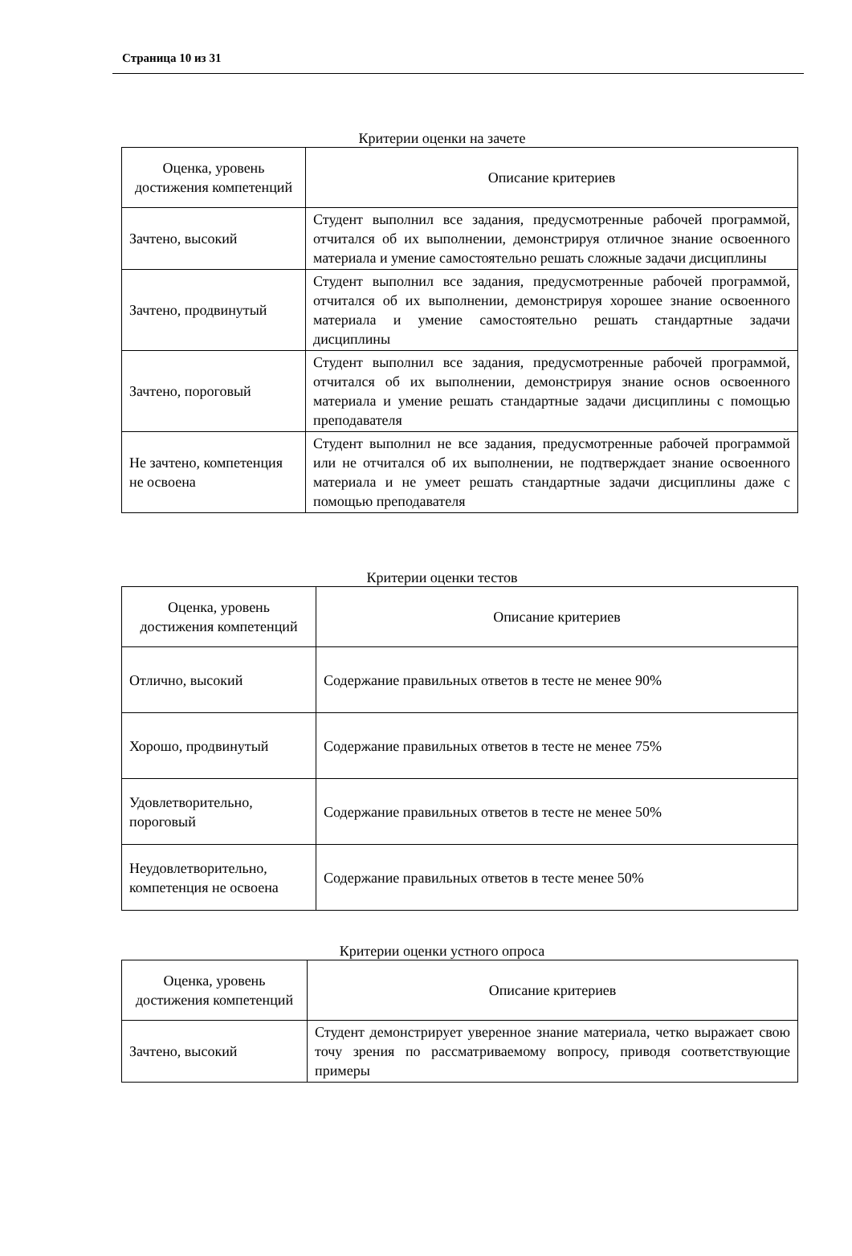Страница 10 из 31
Критерии оценки на зачете
| Оценка, уровень достижения компетенций | Описание критериев |
| --- | --- |
| Зачтено, высокий | Студент выполнил все задания, предусмотренные рабочей программой, отчитался об их выполнении, демонстрируя отличное знание освоенного материала и умение самостоятельно решать сложные задачи дисциплины |
| Зачтено, продвинутый | Студент выполнил все задания, предусмотренные рабочей программой, отчитался об их выполнении, демонстрируя хорошее знание освоенного материала и умение самостоятельно решать стандартные задачи дисциплины |
| Зачтено, пороговый | Студент выполнил все задания, предусмотренные рабочей программой, отчитался об их выполнении, демонстрируя знание основ освоенного материала и умение решать стандартные задачи дисциплины с помощью преподавателя |
| Не зачтено, компетенция не освоена | Студент выполнил не все задания, предусмотренные рабочей программой или не отчитался об их выполнении, не подтверждает знание освоенного материала и не умеет решать стандартные задачи дисциплины даже с помощью преподавателя |
Критерии оценки тестов
| Оценка, уровень достижения компетенций | Описание критериев |
| --- | --- |
| Отлично, высокий | Содержание правильных ответов в тесте не менее 90% |
| Хорошо, продвинутый | Содержание правильных ответов в тесте не менее 75% |
| Удовлетворительно, пороговый | Содержание правильных ответов в тесте не менее 50% |
| Неудовлетворительно, компетенция не освоена | Содержание правильных ответов в тесте менее 50% |
Критерии оценки устного опроса
| Оценка, уровень достижения компетенций | Описание критериев |
| --- | --- |
| Зачтено, высокий | Студент демонстрирует уверенное знание материала, четко выражает свою точу зрения по рассматриваемому вопросу, приводя соответствующие примеры |